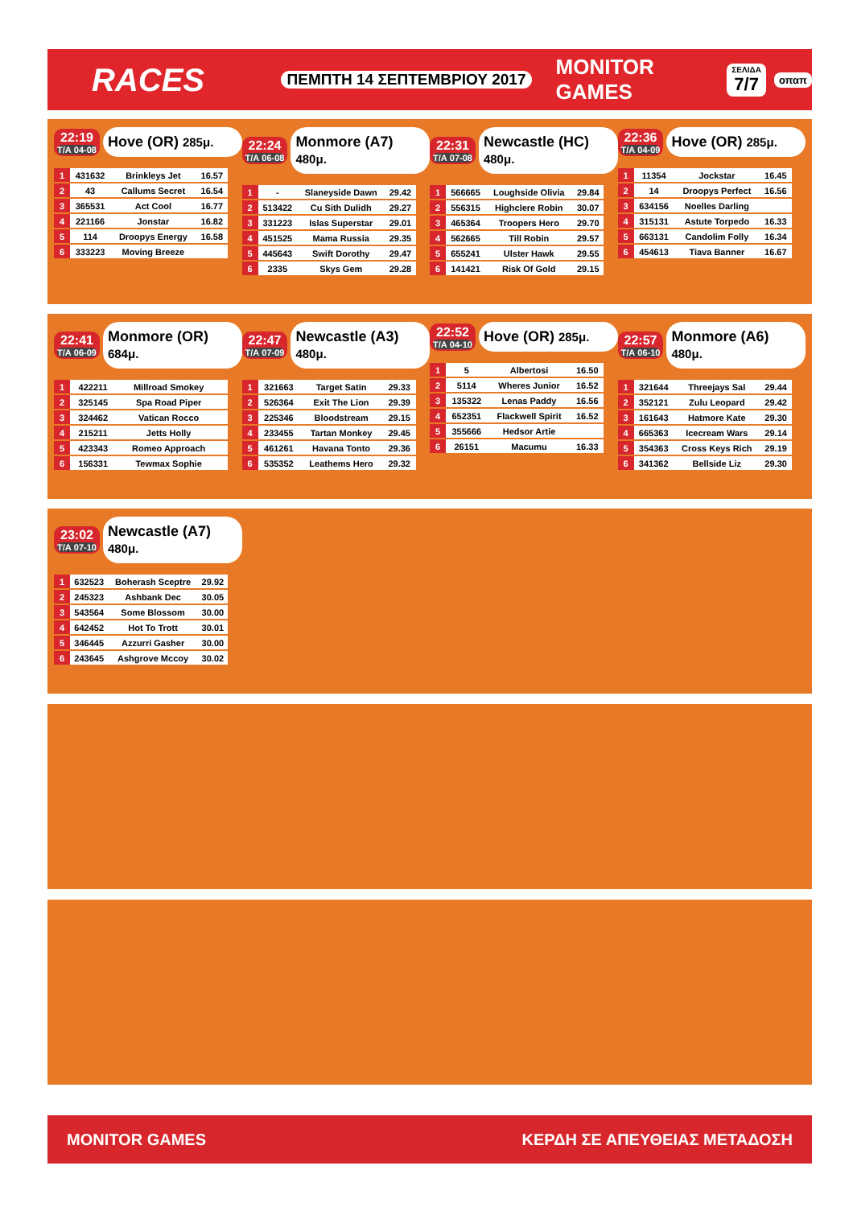RACES
ΠΕΜΠΤΗ 14 ΣΕΠΤΕΜΒΡΙΟΥ 2017
MONITOR GAMES
ΣΕΛΙΔΑ
7/7
οπαπ
22:19
Τ/Α 04-08
Hove (OR) 285μ.
| 1 | 431632 | Brinkleys Jet | 16.57 |
| 2 | 43 | Callums Secret | 16.54 |
| 3 | 365531 | Act Cool | 16.77 |
| 4 | 221166 | Jonstar | 16.82 |
| 5 | 114 | Droopys Energy | 16.58 |
| 6 | 333223 | Moving Breeze | |
22:24
Τ/Α 06-08
Monmore (A7) 480μ.
| 1 | - | Slaneyside Dawn | 29.42 |
| 2 | 513422 | Cu Sith Dulidh | 29.27 |
| 3 | 331223 | Islas Superstar | 29.01 |
| 4 | 451525 | Mama Russia | 29.35 |
| 5 | 445643 | Swift Dorothy | 29.47 |
| 6 | 2335 | Skys Gem | 29.28 |
22:31
Τ/Α 07-08
Newcastle (HC) 480μ.
| 1 | 566665 | Loughside Olivia | 29.84 |
| 2 | 556315 | Highclere Robin | 30.07 |
| 3 | 465364 | Troopers Hero | 29.70 |
| 4 | 562665 | Till Robin | 29.57 |
| 5 | 655241 | Ulster Hawk | 29.55 |
| 6 | 141421 | Risk Of Gold | 29.15 |
22:36
Τ/Α 04-09
Hove (OR) 285μ.
| 1 | 11354 | Jockstar | 16.45 |
| 2 | 14 | Droopys Perfect | 16.56 |
| 3 | 634156 | Noelles Darling | |
| 4 | 315131 | Astute Torpedo | 16.33 |
| 5 | 663131 | Candolim Folly | 16.34 |
| 6 | 454613 | Tiava Banner | 16.67 |
22:41
Τ/Α 06-09
Monmore (OR) 684μ.
| 1 | 422211 | Millroad Smokey | |
| 2 | 325145 | Spa Road Piper | |
| 3 | 324462 | Vatican Rocco | |
| 4 | 215211 | Jetts Holly | |
| 5 | 423343 | Romeo Approach | |
| 6 | 156331 | Tewmax Sophie | |
22:47
Τ/Α 07-09
Newcastle (A3) 480μ.
| 1 | 321663 | Target Satin | 29.33 |
| 2 | 526364 | Exit The Lion | 29.39 |
| 3 | 225346 | Bloodstream | 29.15 |
| 4 | 233455 | Tartan Monkey | 29.45 |
| 5 | 461261 | Havana Tonto | 29.36 |
| 6 | 535352 | Leathems Hero | 29.32 |
22:52
Τ/Α 04-10
Hove (OR) 285μ.
| 1 | 5 | Albertosi | 16.50 |
| 2 | 5114 | Wheres Junior | 16.52 |
| 3 | 135322 | Lenas Paddy | 16.56 |
| 4 | 652351 | Flackwell Spirit | 16.52 |
| 5 | 355666 | Hedsor Artie | |
| 6 | 26151 | Macumu | 16.33 |
22:57
Τ/Α 06-10
Monmore (A6) 480μ.
| 1 | 321644 | Threejays Sal | 29.44 |
| 2 | 352121 | Zulu Leopard | 29.42 |
| 3 | 161643 | Hatmore Kate | 29.30 |
| 4 | 665363 | Icecream Wars | 29.14 |
| 5 | 354363 | Cross Keys Rich | 29.19 |
| 6 | 341362 | Bellside Liz | 29.30 |
23:02
Τ/Α 07-10
Newcastle (A7) 480μ.
| 1 | 632523 | Boherash Sceptre | 29.92 |
| 2 | 245323 | Ashbank Dec | 30.05 |
| 3 | 543564 | Some Blossom | 30.00 |
| 4 | 642452 | Hot To Trott | 30.01 |
| 5 | 346445 | Azzurri Gasher | 30.00 |
| 6 | 243645 | Ashgrove Mccoy | 30.02 |
MONITOR GAMES ΚΕΡΔΗ ΣΕ ΑΠΕΥΘΕΙΑΣ ΜΕΤΑΔΟΣΗ